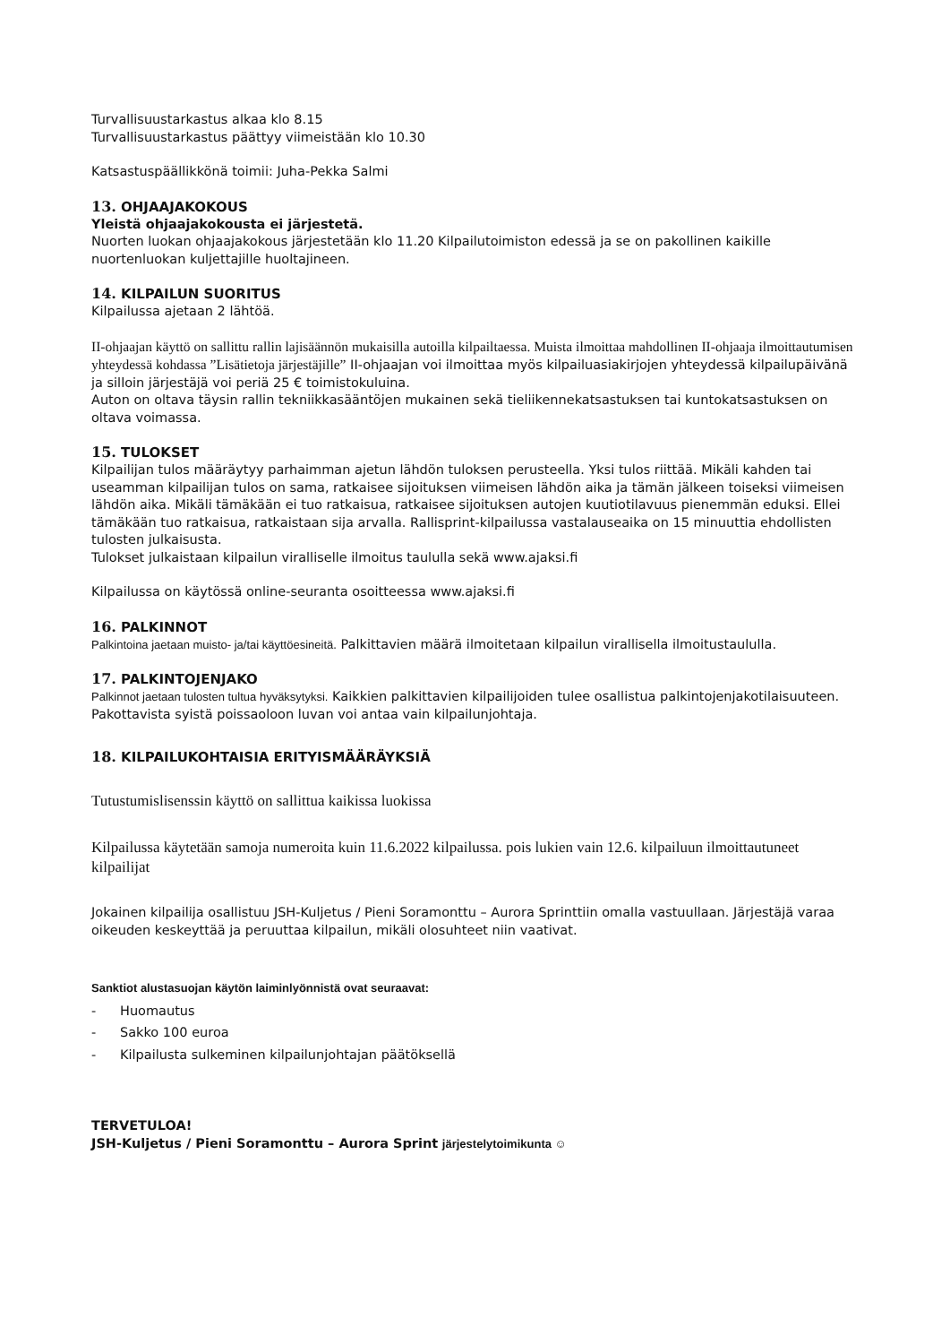Turvallisuustarkastus alkaa klo 8.15
Turvallisuustarkastus päättyy viimeistään klo 10.30
Katsastuspäällikkönä toimii: Juha-Pekka Salmi
13. OHJAAJAKOKOUS
Yleistä ohjaajakokousta ei järjestetä.
Nuorten luokan ohjaajakokous järjestetään klo 11.20 Kilpailutoimiston edessä ja se on pakollinen kaikille nuortenluokan kuljettajille huoltajineen.
14. KILPAILUN SUORITUS
Kilpailussa ajetaan 2 lähtöä.
II-ohjaajan käyttö on sallittu rallin lajisäännön mukaisilla autoilla kilpailtaessa. Muista ilmoittaa mahdollinen II-ohjaaja ilmoittautumisen yhteydessä kohdassa ”Lisätietoja järjestäjille” II-ohjaajan voi ilmoittaa myös kilpailuasiakirjojen yhteydessä kilpailupäivänä ja silloin järjestäjä voi periä 25 € toimistokuluina.
Auton on oltava täysin rallin tekniikkasääntöjen mukainen sekä tieliikennekatsastuksen tai kuntokatsastuksen on oltava voimassa.
15. TULOKSET
Kilpailijan tulos määräytyy parhaimman ajetun lähdön tuloksen perusteella. Yksi tulos riittää. Mikäli kahden tai useamman kilpailijan tulos on sama, ratkaisee sijoituksen viimeisen lähdön aika ja tämän jälkeen toiseksi viimeisen lähdön aika. Mikäli tämäkään ei tuo ratkaisua, ratkaisee sijoituksen autojen kuutiotilavuus pienemmän eduksi. Ellei tämäkään tuo ratkaisua, ratkaistaan sija arvalla. Rallisprint-kilpailussa vastalauseaika on 15 minuuttia ehdollisten tulosten julkaisusta.
Tulokset julkaistaan kilpailun viralliselle ilmoitus taululla sekä www.ajaksi.fi
Kilpailussa on käytössä online-seuranta osoitteessa www.ajaksi.fi
16. PALKINNOT
Palkintoina jaetaan muisto- ja/tai käyttöesineitä. Palkittavien määrä ilmoitetaan kilpailun virallisella ilmoitustaululla.
17. PALKINTOJENJAKO
Palkinnot jaetaan tulosten tultua hyväksytyksi. Kaikkien palkittavien kilpailijoiden tulee osallistua palkintojenjakotilaisuuteen. Pakottavista syistä poissaoloon luvan voi antaa vain kilpailunjohtaja.
18. KILPAILUKOHTAISIA ERITYISMÄÄRÄYKSIÄ
Tutustumislisenssin käyttö on sallittua kaikissa luokissa
Kilpailussa käytetään samoja numeroita kuin 11.6.2022 kilpailussa. pois lukien vain 12.6. kilpailuun ilmoittautuneet kilpailijat
Jokainen kilpailija osallistuu JSH-Kuljetus / Pieni Soramonttu – Aurora Sprinttiin omalla vastuullaan. Järjestäjä varaa oikeuden keskeyttää ja peruuttaa kilpailun, mikäli olosuhteet niin vaativat.
Sanktiot alustasuojan käytön laiminlyönnistä ovat seuraavat:
- Huomautus
- Sakko 100 euroa
- Kilpailusta sulkeminen kilpailunjohtajan päätöksellä
TERVETULOA!
JSH-Kuljetus / Pieni Soramonttu – Aurora Sprint järjestelytoimikunta ☺